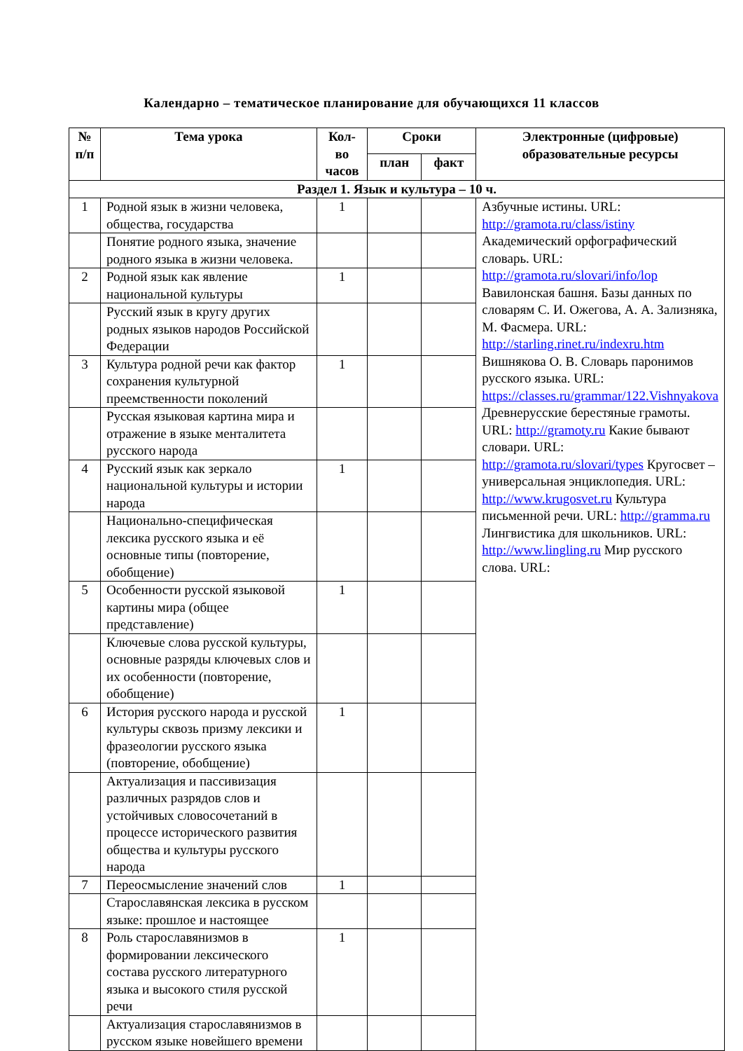Календарно – тематическое планирование для обучающихся 11 классов
| № п/п | Тема урока | Кол-во часов | Сроки | | Электронные (цифровые) образовательные ресурсы |
| --- | --- | --- | --- | --- | --- |
| | | | план | факт | |
| Раздел 1. Язык и культура – 10 ч. | | | | | |
| 1 | Родной язык в жизни человека, общества, государства | 1 | | | Азбучные истины. URL: http://gramota.ru/class/istiny Академический орфографический словарь. URL: http://gramota.ru/slovari/info/lop Вавилонская башня. Базы данных по словарям С. И. Ожегова, А. А. Зализняка, М. Фасмера. URL: http://starling.rinet.ru/indexru.htm Вишнякова О. В. Словарь паронимов русского языка. URL: https://classes.ru/grammar/122.Vishnyakova Древнерусские берестяные грамоты. URL: http://gramoty.ru Какие бывают словари. URL: http://gramota.ru/slovari/types Кругосвет – универсальная энциклопедия. URL: http://www.krugosvet.ru Культура письменной речи. URL: http://gramma.ru Лингвистика для школьников. URL: http://www.lingling.ru Мир русского слова. URL: |
| | Понятие родного языка, значение родного языка в жизни человека. | | | | |
| 2 | Родной язык как явление национальной культуры | 1 | | | |
| | Русский язык в кругу других родных языков народов Российской Федерации | | | | |
| 3 | Культура родной речи как фактор сохранения культурной преемственности поколений | 1 | | | |
| | Русская языковая картина мира и отражение в языке менталитета русского народа | | | | |
| 4 | Русский язык как зеркало национальной культуры и истории народа | 1 | | | |
| | Национально-специфическая лексика русского языка и её основные типы (повторение, обобщение) | | | | |
| 5 | Особенности русской языковой картины мира (общее представление) | 1 | | | |
| | Ключевые слова русской культуры, основные разряды ключевых слов и их особенности (повторение, обобщение) | | | | |
| 6 | История русского народа и русской культуры сквозь призму лексики и фразеологии русского языка (повторение, обобщение) | 1 | | | |
| | Актуализация и пассивизация различных разрядов слов и устойчивых словосочетаний в процессе исторического развития общества и культуры русского народа | | | | |
| 7 | Переосмысление значений слов | 1 | | | |
| | Старославянская лексика в русском языке: прошлое и настоящее | | | | |
| 8 | Роль старославянизмов в формировании лексического состава русского литературного языка и высокого стиля русской речи | 1 | | | |
| | Актуализация старославянизмов в русском языке новейшего времени | | | | |